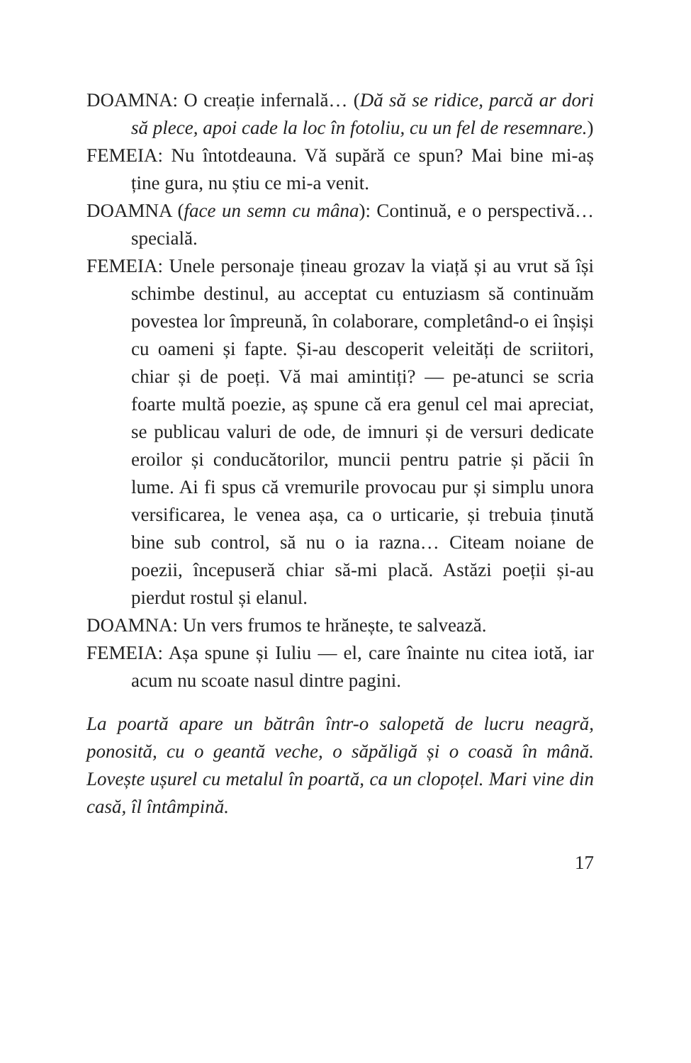DOAMNA: O creație infernală… (Dă să se ridice, parcă ar dori să plece, apoi cade la loc în fotoliu, cu un fel de resemnare.)
FEMEIA: Nu întotdeauna. Vă supără ce spun? Mai bine mi-aș ține gura, nu știu ce mi-a venit.
DOAMNA (face un semn cu mâna): Continuă, e o perspectivă… specială.
FEMEIA: Unele personaje țineau grozav la viață și au vrut să își schimbe destinul, au acceptat cu entuziasm să continuăm povestea lor împreună, în colaborare, completând-o ei înșiși cu oameni și fapte. Și-au descoperit veleități de scriitori, chiar și de poeți. Vă mai amintiți? — pe-atunci se scria foarte multă poezie, aș spune că era genul cel mai apreciat, se publicau valuri de ode, de imnuri și de versuri dedicate eroilor și conducătorilor, muncii pentru patrie și păcii în lume. Ai fi spus că vremurile provocau pur și simplu unora versificarea, le venea așa, ca o urticarie, și trebuia ținută bine sub control, să nu o ia razna… Citeam noiane de poezii, începuseră chiar să-mi placă. Astăzi poeții și-au pierdut rostul și elanul.
DOAMNA: Un vers frumos te hrănește, te salvează.
FEMEIA: Așa spune și Iuliu — el, care înainte nu citea iotă, iar acum nu scoate nasul dintre pagini.
La poartă apare un bătrân într-o salopetă de lucru neagră, ponosită, cu o geantă veche, o săpăligă și o coasă în mână. Lovește ușurel cu metalul în poartă, ca un clopoțel. Mari vine din casă, îl întâmpină.
17